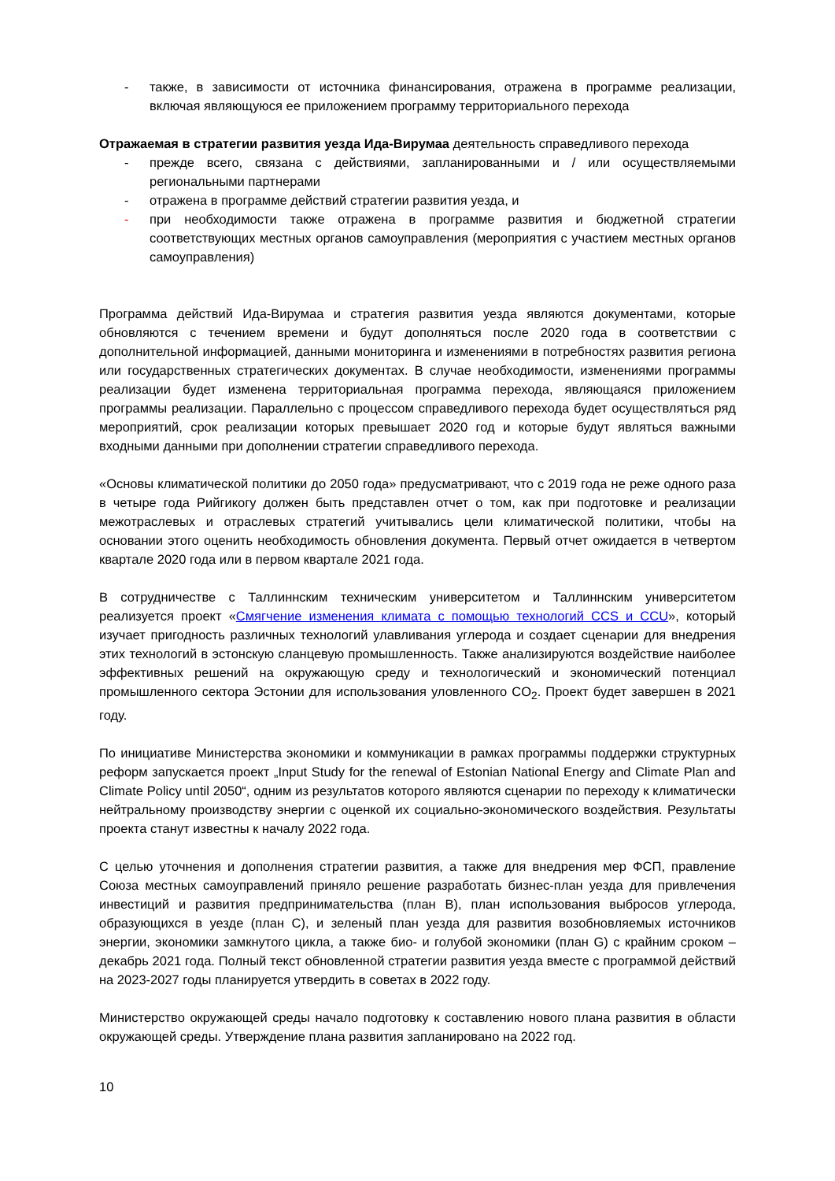- также, в зависимости от источника финансирования, отражена в программе реализации, включая являющуюся ее приложением программу территориального перехода
Отражаемая в стратегии развития уезда Ида-Вирумаа деятельность справедливого перехода
- прежде всего, связана с действиями, запланированными и / или осуществляемыми региональными партнерами
- отражена в программе действий стратегии развития уезда, и
- при необходимости также отражена в программе развития и бюджетной стратегии соответствующих местных органов самоуправления (мероприятия с участием местных органов самоуправления)
Программа действий Ида-Вирумаа и стратегия развития уезда являются документами, которые обновляются с течением времени и будут дополняться после 2020 года в соответствии с дополнительной информацией, данными мониторинга и изменениями в потребностях развития региона или государственных стратегических документах. В случае необходимости, изменениями программы реализации будет изменена территориальная программа перехода, являющаяся приложением программы реализации. Параллельно с процессом справедливого перехода будет осуществляться ряд мероприятий, срок реализации которых превышает 2020 год и которые будут являться важными входными данными при дополнении стратегии справедливого перехода.
«Основы климатической политики до 2050 года» предусматривают, что с 2019 года не реже одного раза в четыре года Рийгикогу должен быть представлен отчет о том, как при подготовке и реализации межотраслевых и отраслевых стратегий учитывались цели климатической политики, чтобы на основании этого оценить необходимость обновления документа. Первый отчет ожидается в четвертом квартале 2020 года или в первом квартале 2021 года.
В сотрудничестве с Таллиннским техническим университетом и Таллиннским университетом реализуется проект «Смягчение изменения климата с помощью технологий CCS и CCU», который изучает пригодность различных технологий улавливания углерода и создает сценарии для внедрения этих технологий в эстонскую сланцевую промышленность. Также анализируются воздействие наиболее эффективных решений на окружающую среду и технологический и экономический потенциал промышленного сектора Эстонии для использования уловленного CO<sub>2</sub>. Проект будет завершен в 2021 году.
По инициативе Министерства экономики и коммуникации в рамках программы поддержки структурных реформ запускается проект „Input Study for the renewal of Estonian National Energy and Climate Plan and Climate Policy until 2050“, одним из результатов которого являются сценарии по переходу к климатически нейтральному производству энергии с оценкой их социально-экономического воздействия. Результаты проекта станут известны к началу 2022 года.
С целью уточнения и дополнения стратегии развития, а также для внедрения мер ФСП, правление Союза местных самоуправлений приняло решение разработать бизнес-план уезда для привлечения инвестиций и развития предпринимательства (план B), план использования выбросов углерода, образующихся в уезде (план C), и зеленый план уезда для развития возобновляемых источников энергии, экономики замкнутого цикла, а также био- и голубой экономики (план G) с крайним сроком – декабрь 2021 года. Полный текст обновленной стратегии развития уезда вместе с программой действий на 2023-2027 годы планируется утвердить в советах в 2022 году.
Министерство окружающей среды начало подготовку к составлению нового плана развития в области окружающей среды. Утверждение плана развития запланировано на 2022 год.
10